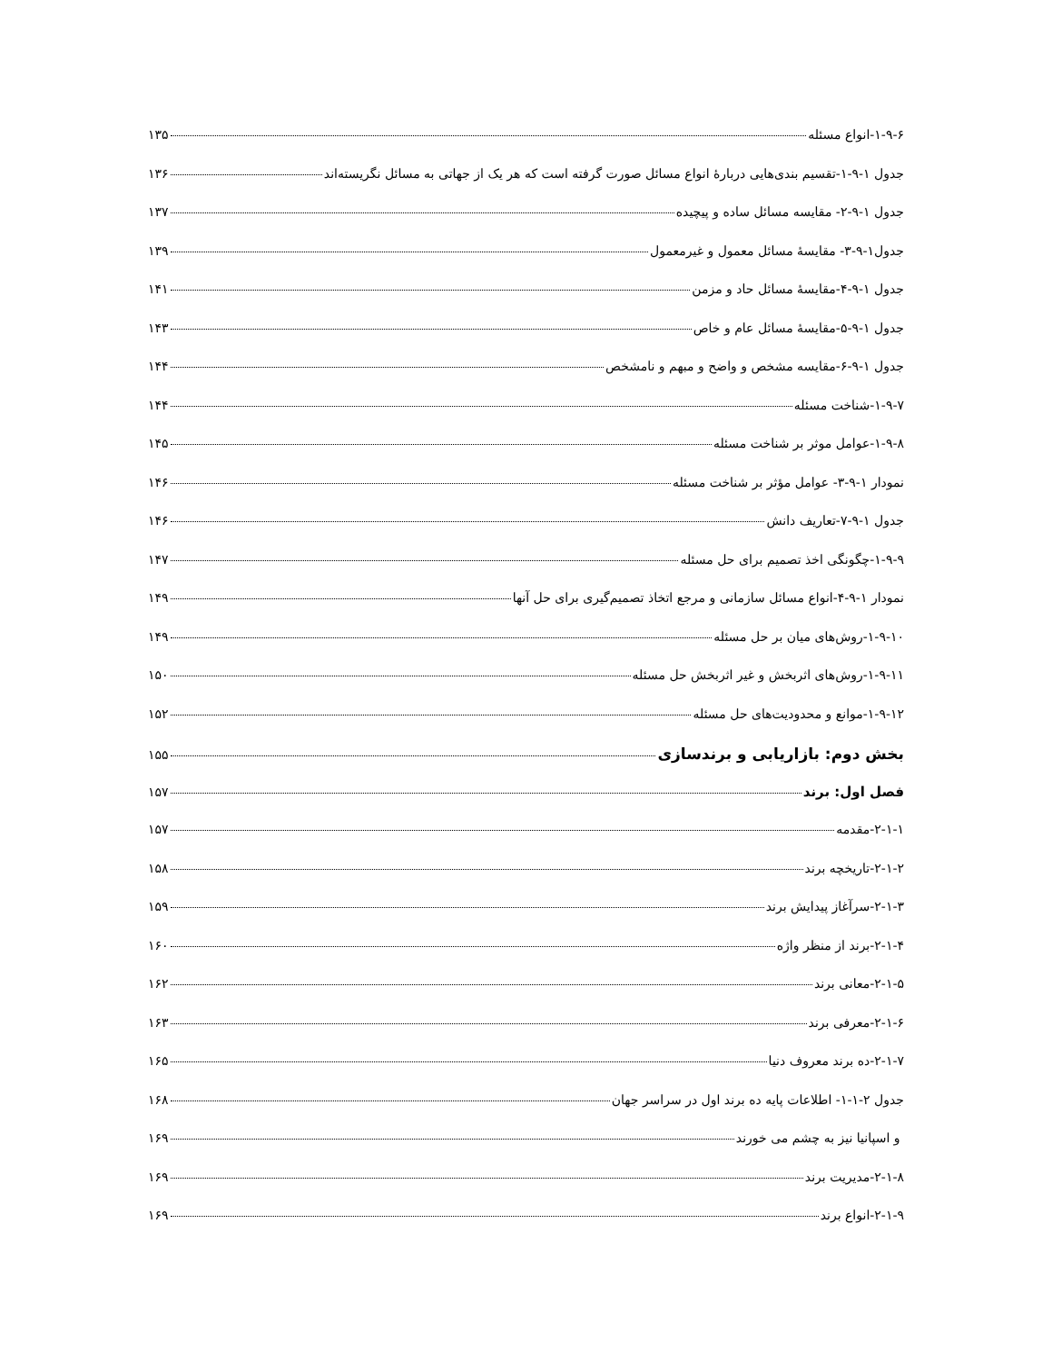۱-۹-۶-انواع مسئله ۱۳۵
جدول ۱-۹-۱-تقسیم بندی‌هایی دربارۀ انواع مسائل صورت گرفته است که هر یک از جهاتی به مسائل نگریسته‌اند ۱۳۶
جدول ۱-۹-۲- مقایسه مسائل ساده و پیچیده ۱۳۷
جدول۱-۹-۳- مقایسۀ مسائل معمول و غیرمعمول ۱۳۹
جدول ۱-۹-۴-مقایسۀ مسائل حاد و مزمن ۱۴۱
جدول ۱-۹-۵-مقایسۀ مسائل عام و خاص ۱۴۳
جدول ۱-۹-۶-مقایسه مشخص و واضح و مبهم و نامشخص ۱۴۴
۱-۹-۷-شناخت مسئله ۱۴۴
۱-۹-۸-عوامل موثر بر شناخت مسئله ۱۴۵
نمودار ۱-۹-۳- عوامل مؤثر بر شناخت مسئله ۱۴۶
جدول ۱-۹-۷-تعاریف دانش ۱۴۶
۱-۹-۹-چگونگی اخذ تصمیم برای حل مسئله ۱۴۷
نمودار ۱-۹-۴-انواع مسائل سازمانی و مرجع اتخاذ تصمیم‌گیری برای حل آنها ۱۴۹
۱-۹-۱۰-روش‌های میان بر حل مسئله ۱۴۹
۱-۹-۱۱-روش‌های اثربخش و غیر اثربخش حل مسئله ۱۵۰
۱-۹-۱۲-موانع و محدودیت‌های حل مسئله ۱۵۲
بخش دوم: بازاریابی و برندسازی ۱۵۵
فصل اول: برند ۱۵۷
۲-۱-۱-مقدمه ۱۵۷
۲-۱-۲-تاریخچه برند ۱۵۸
۲-۱-۳-سرآغاز پیدایش برند ۱۵۹
۲-۱-۴-برند از منظر واژه ۱۶۰
۲-۱-۵-معانی برند ۱۶۲
۲-۱-۶-معرفی برند ۱۶۳
۲-۱-۷-ده برند معروف دنیا ۱۶۵
جدول ۲-۱-۱- اطلاعات پایه ده برند اول در سراسر جهان ۱۶۸
و اسپانیا نیز به چشم می خورند ۱۶۹
۲-۱-۸-مدیریت برند ۱۶۹
۲-۱-۹-انواع برند ۱۶۹